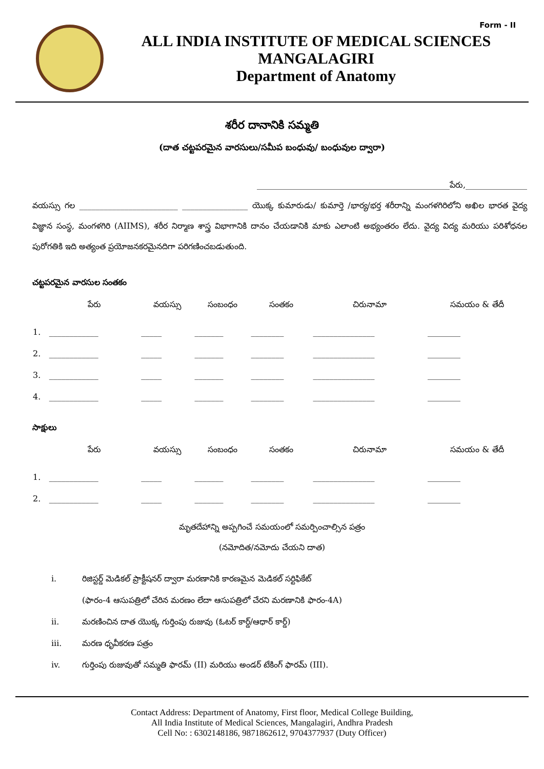Form - II
ALL INDIA INSTITUTE OF MEDICAL SCIENCES
MANGALAGIRI
Department of Anatomy
శరీర దానానికి సమ్మతి
(దాత చట్టపరమైన వారసులు/సమీప బంధువు/ బంధువుల ద్వారా)
_______________________________________________పేరు,_______________
వయస్సు గల ________________________ ________________ యొక్క కుమారుడు/ కుమార్తె /భార్య/భర్త శరీరాన్ని మంగళగిరిలోని అఖిల భారత వైద్య విజ్ఞాన సంస్థ, మంగళగిరి (AIIMS), శరీర నిర్మాణ శాస్త్ర విభాగానికి దానం చేయడానికి మాకు ఎలాంటి అభ్యంతరం లేదు. వైద్య విద్య మరియు పరిశోధనల పురోగతికి ఇది అత్యంత ప్రయోజనకరమైనదిగా పరిగణించబడుతుంది.
చట్టపరమైన వారసుల సంతకం
| | పేరు | వయస్సు | సంబంధం | సంతకం | చిరునామా | సమయం & తేదీ |
| --- | --- | --- | --- | --- | --- | --- |
| 1. | ____________ | _____ | _______ | ________ | _______________ | ________ |
| 2. | ____________ | _____ | _______ | ________ | _______________ | ________ |
| 3. | ____________ | _____ | _______ | ________ | _______________ | ________ |
| 4. | ____________ | _____ | _______ | ________ | _______________ | ________ |
సాక్షులు
| | పేరు | వయస్సు | సంబంధం | సంతకం | చిరునామా | సమయం & తేదీ |
| --- | --- | --- | --- | --- | --- | --- |
| 1. | ____________ | _____ | _______ | ________ | _______________ | ________ |
| 2. | ____________ | _____ | _______ | ________ | _______________ | ________ |
మృతదేహాన్ని అప్పగించే సమయంలో సమర్పించాల్సిన పత్రం
(నమోదిత/నమోదు చేయని దాత)
i. రిజిస్టర్డ్ మెడికల్ ప్రాక్టీషనర్ ద్వారా మరణానికి కారణమైన మెడికల్ సర్టిఫికేట్
(ఫారం-4 ఆసుపత్రిలో చేరిన మరణం లేదా ఆసుపత్రిలో చేరని మరణానికి ఫారం-4A)
ii. మరణించిన దాత యొక్క గుర్తింపు రుజువు (ఓటర్ కార్డ్/ఆధార్ కార్డ్)
iii. మరణ ధృవీకరణ పత్రం
iv. గుర్తింపు రుజువుతో సమ్మతి ఫారమ్ (II) మరియు అండర్ టేకింగ్ ఫారమ్ (III).
Contact Address: Department of Anatomy, First floor, Medical College Building,
All India Institute of Medical Sciences, Mangalagiri, Andhra Pradesh
Cell No: : 6302148186, 9871862612, 9704377937 (Duty Officer)